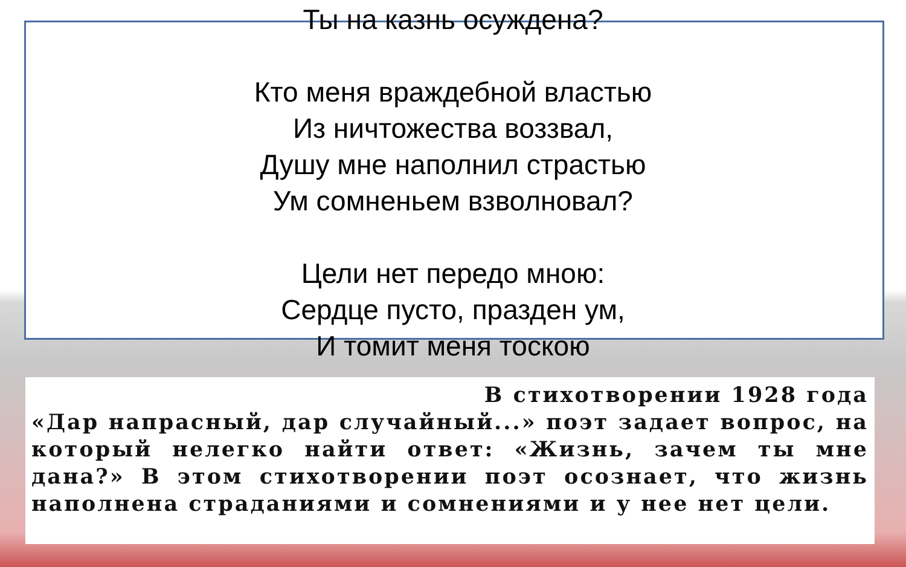Ты на казнь осуждена?
Кто меня враждебной властью
Из ничтожества воззвал,
Душу мне наполнил страстью
Ум сомненьем взволновал?
Цели нет передо мною:
Сердце пусто, празден ум,
И томит меня тоскою
В стихотворении 1928 года
«Дар напрасный, дар случайный...» поэт задает вопрос, на который нелегко найти ответ: «Жизнь, зачем ты мне дана?» В этом стихотворении поэт осознает, что жизнь наполнена страданиями и сомнениями и у нее нет цели.